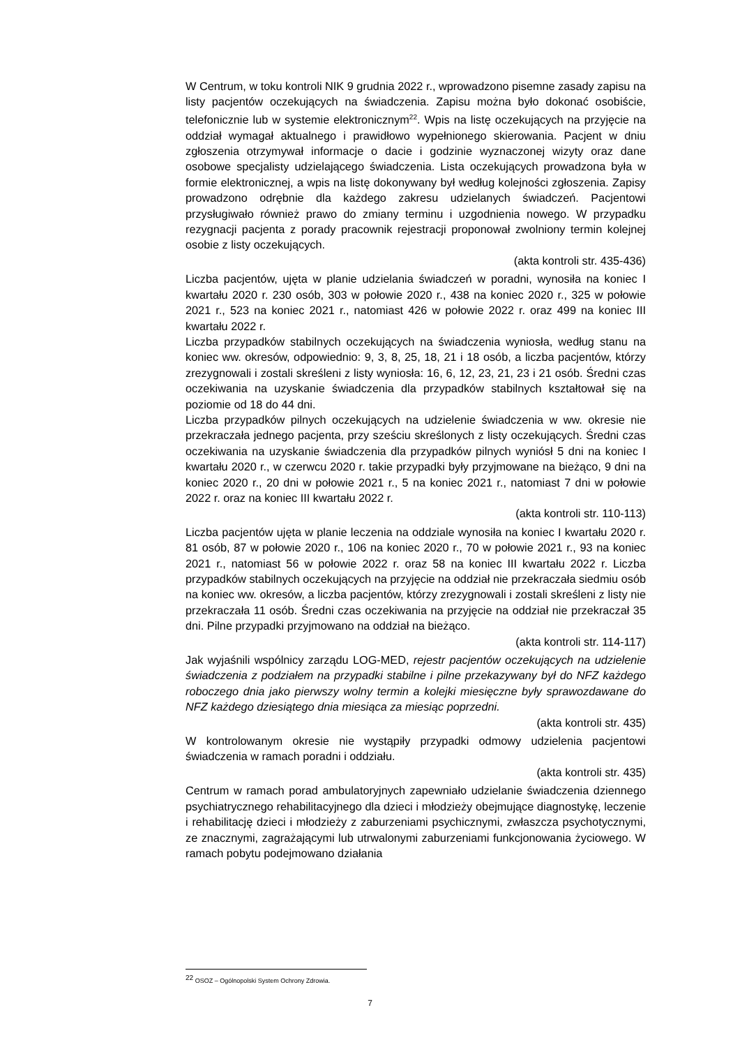W Centrum, w toku kontroli NIK 9 grudnia 2022 r., wprowadzono pisemne zasady zapisu na listy pacjentów oczekujących na świadczenia. Zapisu można było dokonać osobiście, telefonicznie lub w systemie elektronicznym<sup>22</sup>. Wpis na listę oczekujących na przyjęcie na oddział wymagał aktualnego i prawidłowo wypełnionego skierowania. Pacjent w dniu zgłoszenia otrzymywał informacje o dacie i godzinie wyznaczonej wizyty oraz dane osobowe specjalisty udzielającego świadczenia. Lista oczekujących prowadzona była w formie elektronicznej, a wpis na listę dokonywany był według kolejności zgłoszenia. Zapisy prowadzono odrębnie dla każdego zakresu udzielanych świadczeń. Pacjentowi przysługiwało również prawo do zmiany terminu i uzgodnienia nowego. W przypadku rezygnacji pacjenta z porady pracownik rejestracji proponował zwolniony termin kolejnej osobie z listy oczekujących.
(akta kontroli str. 435-436)
Liczba pacjentów, ujęta w planie udzielania świadczeń w poradni, wynosiła na koniec I kwartału 2020 r. 230 osób, 303 w połowie 2020 r., 438 na koniec 2020 r., 325 w połowie 2021 r., 523 na koniec 2021 r., natomiast 426 w połowie 2022 r. oraz 499 na koniec III kwartału 2022 r.
Liczba przypadków stabilnych oczekujących na świadczenia wyniosła, według stanu na koniec ww. okresów, odpowiednio: 9, 3, 8, 25, 18, 21 i 18 osób, a liczba pacjentów, którzy zrezygnowali i zostali skreśleni z listy wyniosła: 16, 6, 12, 23, 21, 23 i 21 osób. Średni czas oczekiwania na uzyskanie świadczenia dla przypadków stabilnych kształtował się na poziomie od 18 do 44 dni.
Liczba przypadków pilnych oczekujących na udzielenie świadczenia w ww. okresie nie przekraczała jednego pacjenta, przy sześciu skreślonych z listy oczekujących. Średni czas oczekiwania na uzyskanie świadczenia dla przypadków pilnych wyniósł 5 dni na koniec I kwartału 2020 r., w czerwcu 2020 r. takie przypadki były przyjmowane na bieżąco, 9 dni na koniec 2020 r., 20 dni w połowie 2021 r., 5 na koniec 2021 r., natomiast 7 dni w połowie 2022 r. oraz na koniec III kwartału 2022 r.
(akta kontroli str. 110-113)
Liczba pacjentów ujęta w planie leczenia na oddziale wynosiła na koniec I kwartału 2020 r. 81 osób, 87 w połowie 2020 r., 106 na koniec 2020 r., 70 w połowie 2021 r., 93 na koniec 2021 r., natomiast 56 w połowie 2022 r. oraz 58 na koniec III kwartału 2022 r. Liczba przypadków stabilnych oczekujących na przyjęcie na oddział nie przekraczała siedmiu osób na koniec ww. okresów, a liczba pacjentów, którzy zrezygnowali i zostali skreśleni z listy nie przekraczała 11 osób. Średni czas oczekiwania na przyjęcie na oddział nie przekraczał 35 dni. Pilne przypadki przyjmowano na oddział na bieżąco.
(akta kontroli str. 114-117)
Jak wyjaśnili wspólnicy zarządu LOG-MED, rejestr pacjentów oczekujących na udzielenie świadczenia z podziałem na przypadki stabilne i pilne przekazywany był do NFZ każdego roboczego dnia jako pierwszy wolny termin a kolejki miesięczne były sprawozdawane do NFZ każdego dziesiątego dnia miesiąca za miesiąc poprzedni.
(akta kontroli str. 435)
W kontrolowanym okresie nie wystąpiły przypadki odmowy udzielenia pacjentowi świadczenia w ramach poradni i oddziału.
(akta kontroli str. 435)
Centrum w ramach porad ambulatoryjnych zapewniało udzielanie świadczenia dziennego psychiatrycznego rehabilitacyjnego dla dzieci i młodzieży obejmujące diagnostykę, leczenie i rehabilitację dzieci i młodzieży z zaburzeniami psychicznymi, zwłaszcza psychotycznymi, ze znacznymi, zagrażającymi lub utrwalonymi zaburzeniami funkcjonowania życiowego. W ramach pobytu podejmowano działania
<sup>22</sup> OSOZ – Ogólnopolski System Ochrony Zdrowia.
7